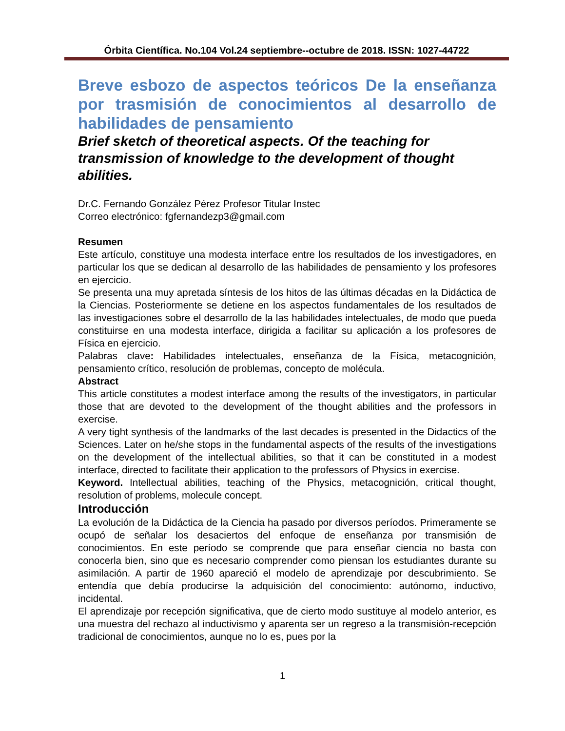Órbita Científica. No.104 Vol.24 septiembre--octubre de 2018. ISSN: 1027-44722
Breve esbozo de aspectos teóricos De la enseñanza por trasmisión de conocimientos al desarrollo de habilidades de pensamiento
Brief sketch of theoretical aspects. Of the teaching for transmission of knowledge to the development of thought abilities.
Dr.C. Fernando González Pérez Profesor Titular Instec
Correo electrónico: fgfernandezp3@gmail.com
Resumen
Este artículo, constituye una modesta interface entre los resultados de los investigadores, en particular los que se dedican al desarrollo de las habilidades de pensamiento y los profesores en ejercicio.
Se presenta una muy apretada síntesis de los hitos de las últimas décadas en la Didáctica de la Ciencias. Posteriormente se detiene en los aspectos fundamentales de los resultados de las investigaciones sobre el desarrollo de la las habilidades intelectuales, de modo que pueda constituirse en una modesta interface, dirigida a facilitar su aplicación a los profesores de Física en ejercicio.
Palabras clave: Habilidades intelectuales, enseñanza de la Física, metacognición, pensamiento crítico, resolución de problemas, concepto de molécula.
Abstract
This article constitutes a modest interface among the results of the investigators, in particular those that are devoted to the development of the thought abilities and the professors in exercise.
A very tight synthesis of the landmarks of the last decades is presented in the Didactics of the Sciences. Later on he/she stops in the fundamental aspects of the results of the investigations on the development of the intellectual abilities, so that it can be constituted in a modest interface, directed to facilitate their application to the professors of Physics in exercise.
Keyword. Intellectual abilities, teaching of the Physics, metacognición, critical thought, resolution of problems, molecule concept.
Introducción
La evolución de la Didáctica de la Ciencia ha pasado por diversos períodos. Primeramente se ocupó de señalar los desaciertos del enfoque de enseñanza por transmisión de conocimientos. En este período se comprende que para enseñar ciencia no basta con conocerla bien, sino que es necesario comprender como piensan los estudiantes durante su asimilación. A partir de 1960 apareció el modelo de aprendizaje por descubrimiento. Se entendía que debía producirse la adquisición del conocimiento: autónomo, inductivo, incidental.
El aprendizaje por recepción significativa, que de cierto modo sustituye al modelo anterior, es una muestra del rechazo al inductivismo y aparenta ser un regreso a la transmisión-recepción tradicional de conocimientos, aunque no lo es, pues por la
1